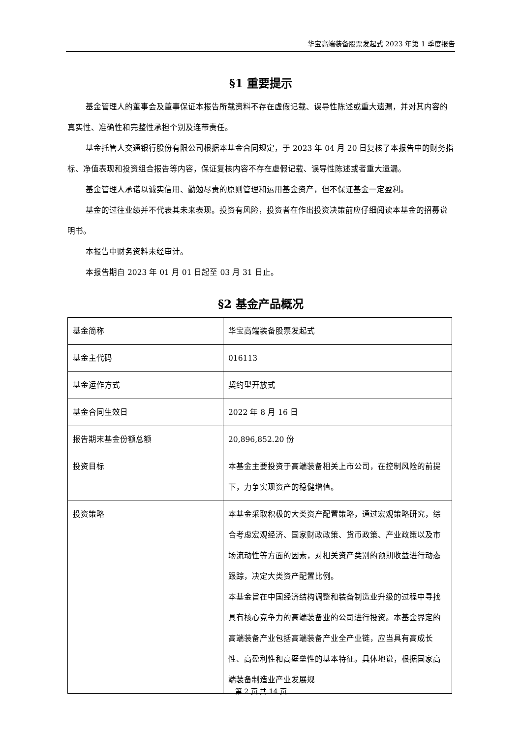华宝高端装备股票发起式 2023 年第 1 季度报告
§1 重要提示
基金管理人的董事会及董事保证本报告所载资料不存在虚假记载、误导性陈述或重大遗漏，并对其内容的真实性、准确性和完整性承担个别及连带责任。
基金托管人交通银行股份有限公司根据本基金合同规定，于 2023 年 04 月 20 日复核了本报告中的财务指标、净值表现和投资组合报告等内容，保证复核内容不存在虚假记载、误导性陈述或者重大遗漏。
基金管理人承诺以诚实信用、勤勉尽责的原则管理和运用基金资产，但不保证基金一定盈利。
基金的过往业绩并不代表其未来表现。投资有风险，投资者在作出投资决策前应仔细阅读本基金的招募说明书。
本报告中财务资料未经审计。
本报告期自 2023 年 01 月 01 日起至 03 月 31 日止。
§2 基金产品概况
| 基金简称 | 华宝高端装备股票发起式 |
| 基金主代码 | 016113 |
| 基金运作方式 | 契约型开放式 |
| 基金合同生效日 | 2022 年 8 月 16 日 |
| 报告期末基金份额总额 | 20,896,852.20 份 |
| 投资目标 | 本基金主要投资于高端装备相关上市公司，在控制风险的前提下，力争实现资产的稳健增值。 |
| 投资策略 | 本基金采取积极的大类资产配置策略，通过宏观策略研究，综合考虑宏观经济、国家财政政策、货币政策、产业政策以及市场流动性等方面的因素，对相关资产类别的预期收益进行动态跟踪，决定大类资产配置比例。 本基金旨在中国经济结构调整和装备制造业升级的过程中寻找具有核心竞争力的高端装备业的公司进行投资。本基金界定的高端装备产业包括高端装备产业全产业链，应当具有高成长性、高盈利性和高壁垒性的基本特征。具体地说，根据国家高端装备制造业产业发展规 |
第 2 页 共 14 页